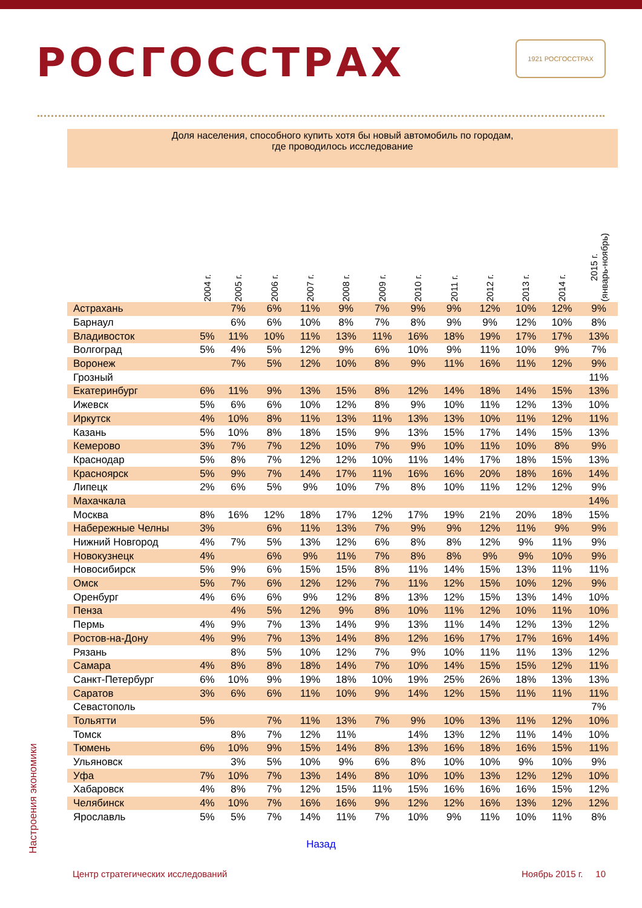1921 РОСГОССТРАХ
РОСГОССТРАХ
Доля населения, способного купить хотя бы новый автомобиль по городам,
где проводилось исследование
| | 2004 г. | 2005 г. | 2006 г. | 2007 г. | 2008 г. | 2009 г. | 2010 г. | 2011 г. | 2012 г. | 2013 г. | 2014 г. | 2015 г. (январь-ноябрь) |
| --- | --- | --- | --- | --- | --- | --- | --- | --- | --- | --- | --- | --- |
| Астрахань | | 7% | 6% | 11% | 9% | 7% | 9% | 9% | 12% | 10% | 12% | 9% |
| Барнаул | | 6% | 6% | 10% | 8% | 7% | 8% | 9% | 9% | 12% | 10% | 8% |
| Владивосток | 5% | 11% | 10% | 11% | 13% | 11% | 16% | 18% | 19% | 17% | 17% | 13% |
| Волгоград | 5% | 4% | 5% | 12% | 9% | 6% | 10% | 9% | 11% | 10% | 9% | 7% |
| Воронеж | | 7% | 5% | 12% | 10% | 8% | 9% | 11% | 16% | 11% | 12% | 9% |
| Грозный | | | | | | | | | | | | 11% |
| Екатеринбург | 6% | 11% | 9% | 13% | 15% | 8% | 12% | 14% | 18% | 14% | 15% | 13% |
| Ижевск | 5% | 6% | 6% | 10% | 12% | 8% | 9% | 10% | 11% | 12% | 13% | 10% |
| Иркутск | 4% | 10% | 8% | 11% | 13% | 11% | 13% | 13% | 10% | 11% | 12% | 11% |
| Казань | 5% | 10% | 8% | 18% | 15% | 9% | 13% | 15% | 17% | 14% | 15% | 13% |
| Кемерово | 3% | 7% | 7% | 12% | 10% | 7% | 9% | 10% | 11% | 10% | 8% | 9% |
| Краснодар | 5% | 8% | 7% | 12% | 12% | 10% | 11% | 14% | 17% | 18% | 15% | 13% |
| Красноярск | 5% | 9% | 7% | 14% | 17% | 11% | 16% | 16% | 20% | 18% | 16% | 14% |
| Липецк | 2% | 6% | 5% | 9% | 10% | 7% | 8% | 10% | 11% | 12% | 12% | 9% |
| Махачкала | | | | | | | | | | | | 14% |
| Москва | 8% | 16% | 12% | 18% | 17% | 12% | 17% | 19% | 21% | 20% | 18% | 15% |
| Набережные Челны | 3% | | 6% | 11% | 13% | 7% | 9% | 9% | 12% | 11% | 9% | 9% |
| Нижний Новгород | 4% | 7% | 5% | 13% | 12% | 6% | 8% | 8% | 12% | 9% | 11% | 9% |
| Новокузнецк | 4% | | 6% | 9% | 11% | 7% | 8% | 8% | 9% | 9% | 10% | 9% |
| Новосибирск | 5% | 9% | 6% | 15% | 15% | 8% | 11% | 14% | 15% | 13% | 11% | 11% |
| Омск | 5% | 7% | 6% | 12% | 12% | 7% | 11% | 12% | 15% | 10% | 12% | 9% |
| Оренбург | 4% | 6% | 6% | 9% | 12% | 8% | 13% | 12% | 15% | 13% | 14% | 10% |
| Пенза | | 4% | 5% | 12% | 9% | 8% | 10% | 11% | 12% | 10% | 11% | 10% |
| Пермь | 4% | 9% | 7% | 13% | 14% | 9% | 13% | 11% | 14% | 12% | 13% | 12% |
| Ростов-на-Дону | 4% | 9% | 7% | 13% | 14% | 8% | 12% | 16% | 17% | 17% | 16% | 14% |
| Рязань | | 8% | 5% | 10% | 12% | 7% | 9% | 10% | 11% | 11% | 13% | 12% |
| Самара | 4% | 8% | 8% | 18% | 14% | 7% | 10% | 14% | 15% | 15% | 12% | 11% |
| Санкт-Петербург | 6% | 10% | 9% | 19% | 18% | 10% | 19% | 25% | 26% | 18% | 13% | 13% |
| Саратов | 3% | 6% | 6% | 11% | 10% | 9% | 14% | 12% | 15% | 11% | 11% | 11% |
| Севастополь | | | | | | | | | | | | 7% |
| Тольятти | 5% | | 7% | 11% | 13% | 7% | 9% | 10% | 13% | 11% | 12% | 10% |
| Томск | | 8% | 7% | 12% | 11% | | 14% | 13% | 12% | 11% | 14% | 10% |
| Тюмень | 6% | 10% | 9% | 15% | 14% | 8% | 13% | 16% | 18% | 16% | 15% | 11% |
| Ульяновск | | 3% | 5% | 10% | 9% | 6% | 8% | 10% | 10% | 9% | 10% | 9% |
| Уфа | 7% | 10% | 7% | 13% | 14% | 8% | 10% | 10% | 13% | 12% | 12% | 10% |
| Хабаровск | 4% | 8% | 7% | 12% | 15% | 11% | 15% | 16% | 16% | 16% | 15% | 12% |
| Челябинск | 4% | 10% | 7% | 16% | 16% | 9% | 12% | 12% | 16% | 13% | 12% | 12% |
| Ярославль | 5% | 5% | 7% | 14% | 11% | 7% | 10% | 9% | 11% | 10% | 11% | 8% |
Назад
Настроения экономики
Центр стратегических исследований Ноябрь 2015 г. 10